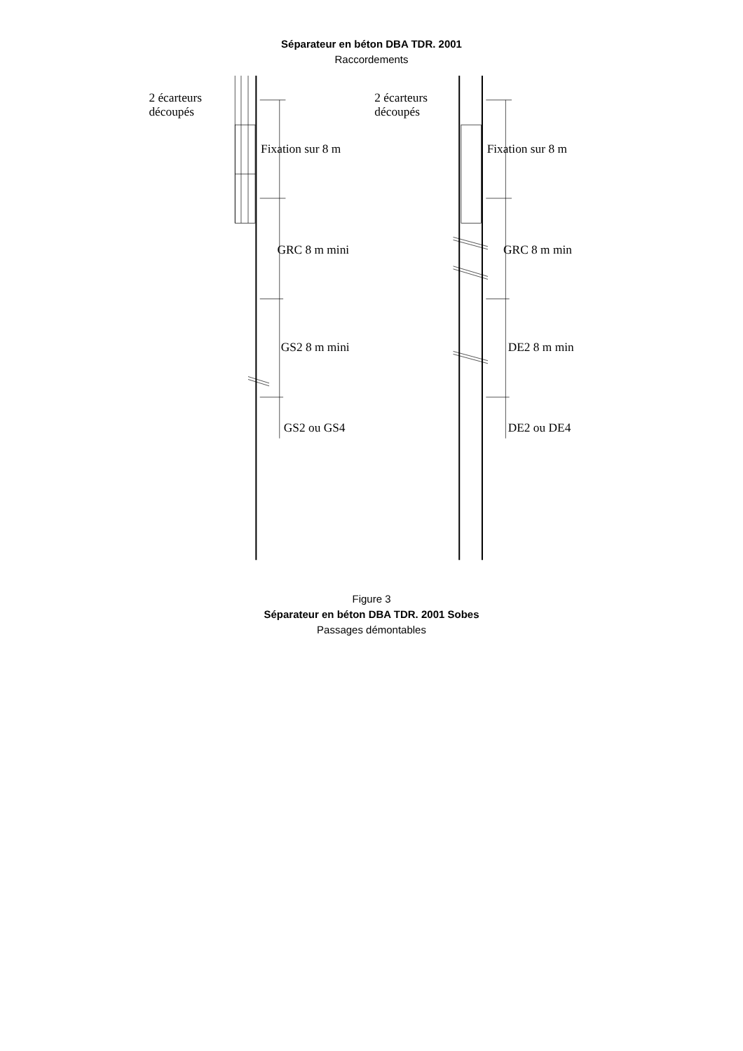Séparateur en béton DBA TDR. 2001
Raccordements
2 écarteurs
découpés
Fixation sur 8 m
GRC 8 m mini
GS2 8 m mini
GS2 ou GS4
2 écarteurs
découpés
Fixation sur 8 m
GRC 8 m min
DE2 8 m min
DE2 ou DE4
Figure 3
Séparateur en béton DBA TDR. 2001 Sobes
Passages démontables